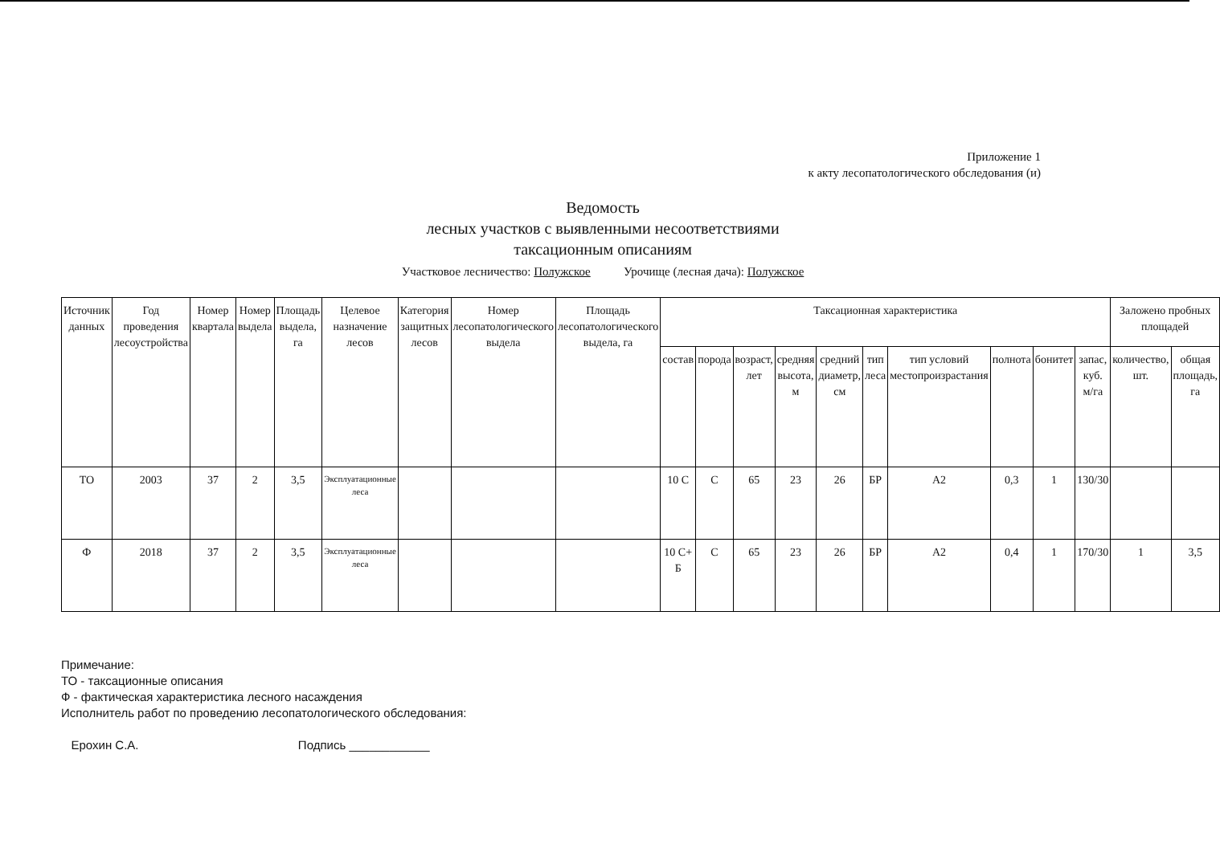Приложение 1
к акту лесопатологического обследования (и)
Ведомость
лесных участков с выявленными несоответствиями
таксационным описаниям
Участковое лесничество: Полужское Урочище (лесная дача): Полужское
| Источник данных | Год проведения лесоустройства | Номер квартала | Номер выдела | Площадь выдела, га | Целевое назначение лесов | Категория защитных лесов | Номер лесопатологического выдела | Площадь лесопатологического выдела, га | Таксационная характеристика | | | | | | | | | | Заложено пробных площадей | |
| --- | --- | --- | --- | --- | --- | --- | --- | --- | --- | --- | --- | --- | --- | --- | --- | --- | --- | --- | --- | --- |
| | | | | | | | | | состав | порода | возраст, лет | средняя высота, м | средний диаметр, см | тип леса | тип условий местопроизрастания | полнота | бонитет | запас, куб. м/га | количество, шт. | общая площадь, га |
| ТО | 2003 | 37 | 2 | 3,5 | Эксплуатационные леса | | | | 10 С | С | 65 | 23 | 26 | БР | А2 | 0,3 | 1 | 130/30 | | |
| Ф | 2018 | 37 | 2 | 3,5 | Эксплуатационные леса | | | | 10 С+ Б | С | 65 | 23 | 26 | БР | А2 | 0,4 | 1 | 170/30 | 1 | 3,5 |
Примечание:
ТО - таксационные описания
Ф - фактическая характеристика лесного насаждения
Исполнитель работ по проведению лесопатологического обследования:
Ерохин С.А. Подпись ____________